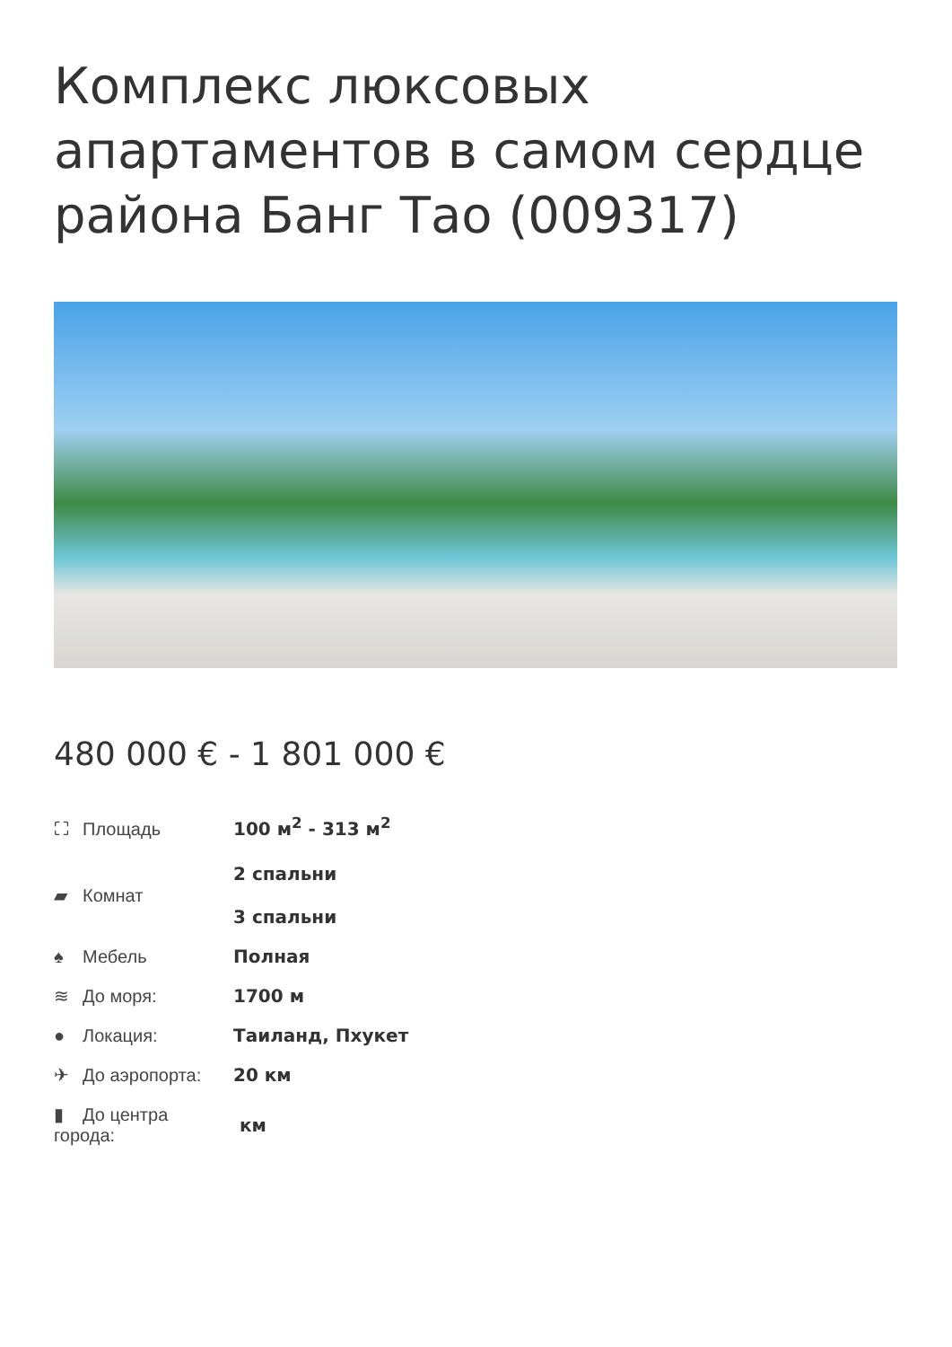Комплекс люксовых апартаментов в самом сердце района Банг Тао (009317)
480 000 € - 1 801 000 €
| ⛶ Площадь | 100 м<sup>2</sup> - 313 м<sup>2</sup> |
| ▰ Комнат | 2 спальни 3 спальни |
| ♠ Мебель | Полная |
| ≋ До моря: | 1700 м |
| ● Локация: | Таиланд, Пхукет |
| ✈ До аэропорта: | 20 км |
| ▮ До центра города: | км |